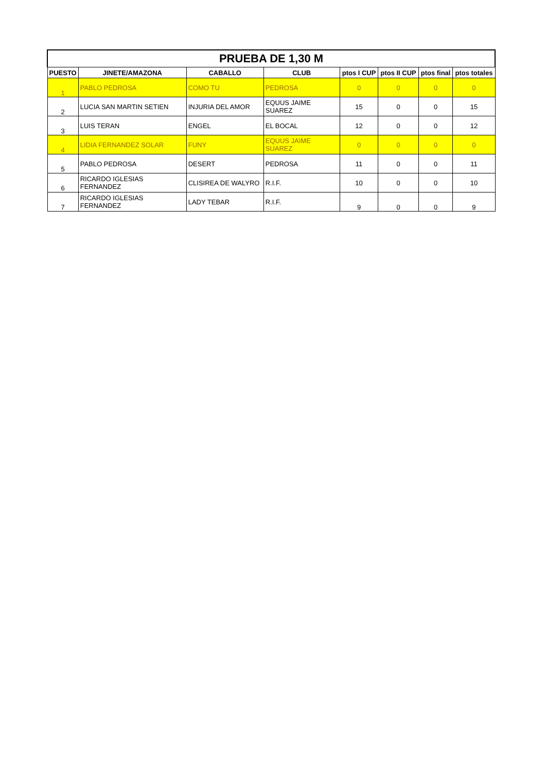| PRUEBA DE 1,30 M | | | | | | | |
| --- | --- | --- | --- | --- | --- | --- | --- |
| PUESTO | JINETE/AMAZONA | CABALLO | CLUB | ptos I CUP | ptos II CUP | ptos final | ptos totales |
| 1 | PABLO PEDROSA | COMO TU | PEDROSA | 0 | 0 | 0 | 0 |
| 2 | LUCIA SAN MARTIN SETIEN | INJURIA DEL AMOR | EQUUS JAIME SUAREZ | 15 | 0 | 0 | 15 |
| 3 | LUIS TERAN | ENGEL | EL BOCAL | 12 | 0 | 0 | 12 |
| 4 | LIDIA FERNANDEZ SOLAR | FUNY | EQUUS JAIME SUAREZ | 0 | 0 | 0 | 0 |
| 5 | PABLO PEDROSA | DESERT | PEDROSA | 11 | 0 | 0 | 11 |
| 6 | RICARDO IGLESIAS FERNANDEZ | CLISIREA DE WALYRO | R.I.F. | 10 | 0 | 0 | 10 |
| 7 | RICARDO IGLESIAS FERNANDEZ | LADY TEBAR | R.I.F. | 9 | 0 | 0 | 9 |